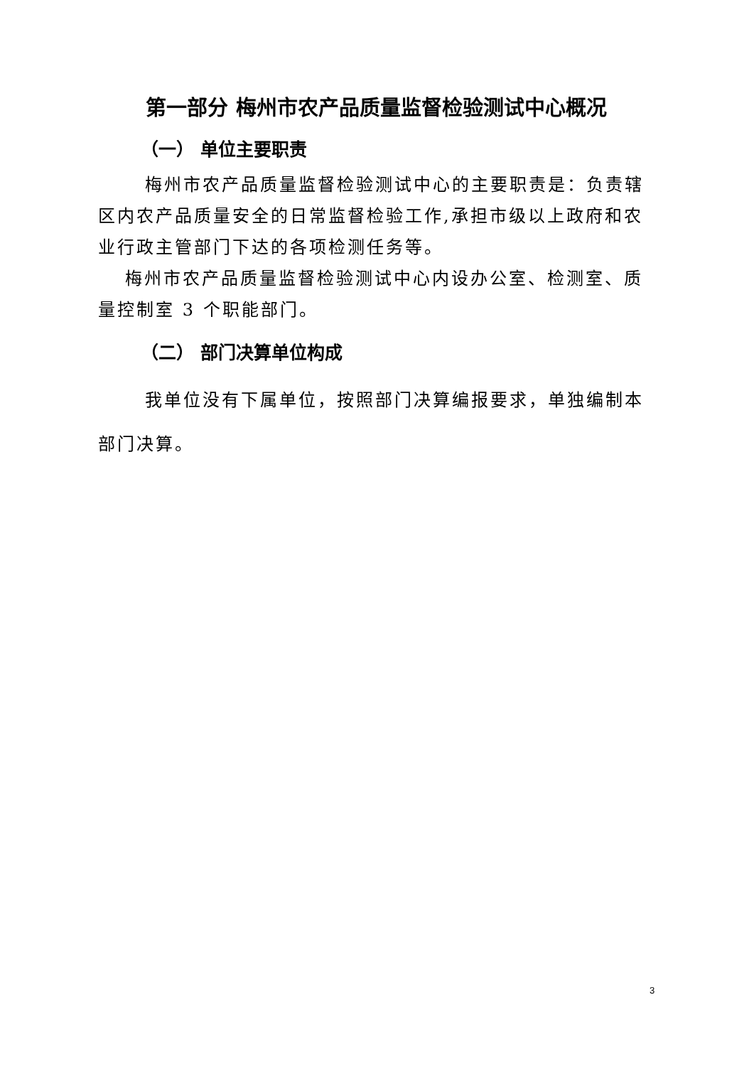第一部分 梅州市农产品质量监督检验测试中心概况
（一） 单位主要职责
梅州市农产品质量监督检验测试中心的主要职责是：负责辖区内农产品质量安全的日常监督检验工作,承担市级以上政府和农业行政主管部门下达的各项检测任务等。
梅州市农产品质量监督检验测试中心内设办公室、检测室、质量控制室 3 个职能部门。
（二） 部门决算单位构成
我单位没有下属单位，按照部门决算编报要求，单独编制本部门决算。
3